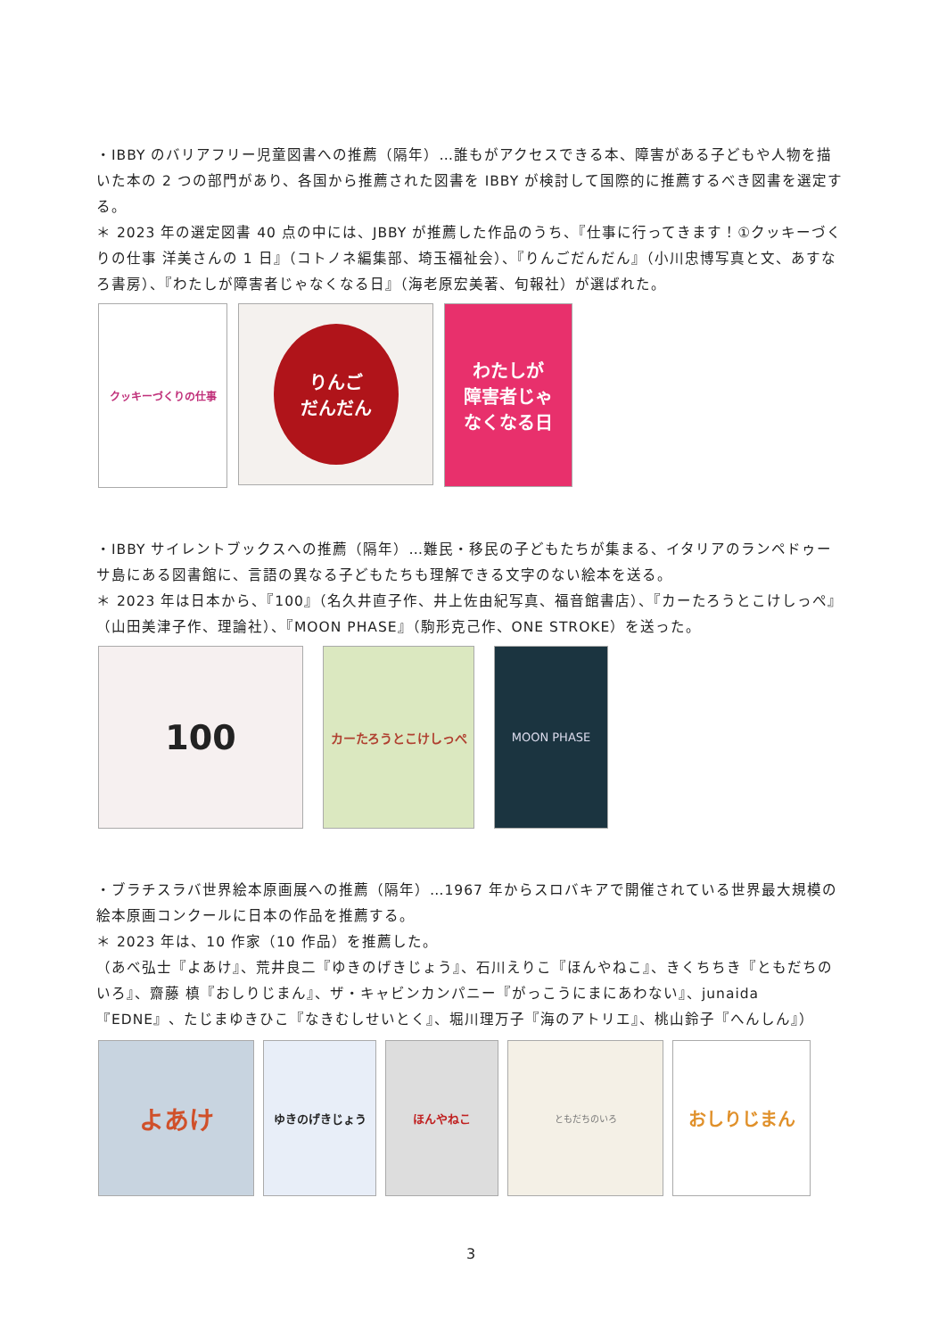・IBBY のバリアフリー児童図書への推薦（隔年）…誰もがアクセスできる本、障害がある子どもや人物を描いた本の 2 つの部門があり、各国から推薦された図書を IBBY が検討して国際的に推薦するべき図書を選定する。
＊ 2023 年の選定図書 40 点の中には、JBBY が推薦した作品のうち、『仕事に行ってきます！①クッキーづくりの仕事 洋美さんの 1 日』（コトノネ編集部、埼玉福祉会）、『りんごだんだん』（小川忠博写真と文、あすなろ書房）、『わたしが障害者じゃなくなる日』（海老原宏美著、旬報社）が選ばれた。
クッキーづくりの仕事
りんご
だんだん
わたしが
障害者じゃ
なくなる日
・IBBY サイレントブックスへの推薦（隔年）…難民・移民の子どもたちが集まる、イタリアのランペドゥーサ島にある図書館に、言語の異なる子どもたちも理解できる文字のない絵本を送る。
＊ 2023 年は日本から、『100』（名久井直子作、井上佐由紀写真、福音館書店）、『カーたろうとこけしっぺ』（山田美津子作、理論社）、『MOON PHASE』（駒形克己作、ONE STROKE）を送った。
100
カーたろうとこけしっぺ MOON PHASE
・ブラチスラバ世界絵本原画展への推薦（隔年）…1967 年からスロバキアで開催されている世界最大規模の絵本原画コンクールに日本の作品を推薦する。
＊ 2023 年は、10 作家（10 作品）を推薦した。
（あべ弘士『よあけ』、荒井良二『ゆきのげきじょう』、石川えりこ『ほんやねこ』、きくちちき『ともだちのいろ』、齋藤 槙『おしりじまん』、ザ・キャビンカンパニー『がっこうにまにあわない』、junaida『EDNE』、たじまゆきひこ『なきむしせいとく』、堀川理万子『海のアトリエ』、桃山鈴子『へんしん』）
よあけ
ゆきのげきじょう ほんやねこ
ともだちのいろ
おしりじまん
3